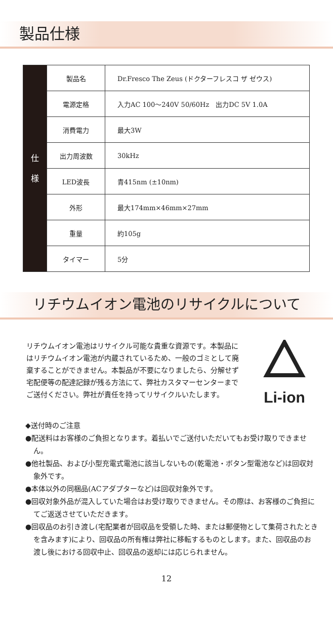製品仕様
| 仕 様 | 製品名 | Dr.Fresco The Zeus (ドクターフレスコ ザ ゼウス) |
| | 電源定格 | 入力AC 100～240V 50/60Hz 出力DC 5V 1.0A |
| | 消費電力 | 最大3W |
| | 出力周波数 | 30kHz |
| | LED波長 | 青415nm (±10nm) |
| | 外形 | 最大174mm×46mm×27mm |
| | 重量 | 約105g |
| | タイマー | 5分 |
リチウムイオン電池のリサイクルについて
リチウムイオン電池はリサイクル可能な貴重な資源です。本製品にはリチウムイオン電池が内蔵されているため、一般のゴミとして廃棄することができません。本製品が不要になりましたら、分解せず宅配便等の配達記録が残る方法にて、弊社カスタマーセンターまでご送付ください。弊社が責任を持ってリサイクルいたします。
Li-ion
◆送付時のご注意
●配送料はお客様のご負担となります。着払いでご送付いただいてもお受け取りできません。
●他社製品、および小型充電式電池に該当しないもの(乾電池・ボタン型電池など)は回収対象外です。
●本体以外の同梱品(ACアダプターなど)は回収対象外です。
●回収対象外品が混入していた場合はお受け取りできません。その際は、お客様のご負担にてご返送させていただきます。
●回収品のお引き渡し(宅配業者が回収品を受領した時、または郵便物として集荷されたときを含みます)により、回収品の所有権は弊社に移転するものとします。また、回収品のお渡し後における回収中止、回収品の返却には応じられません。
12